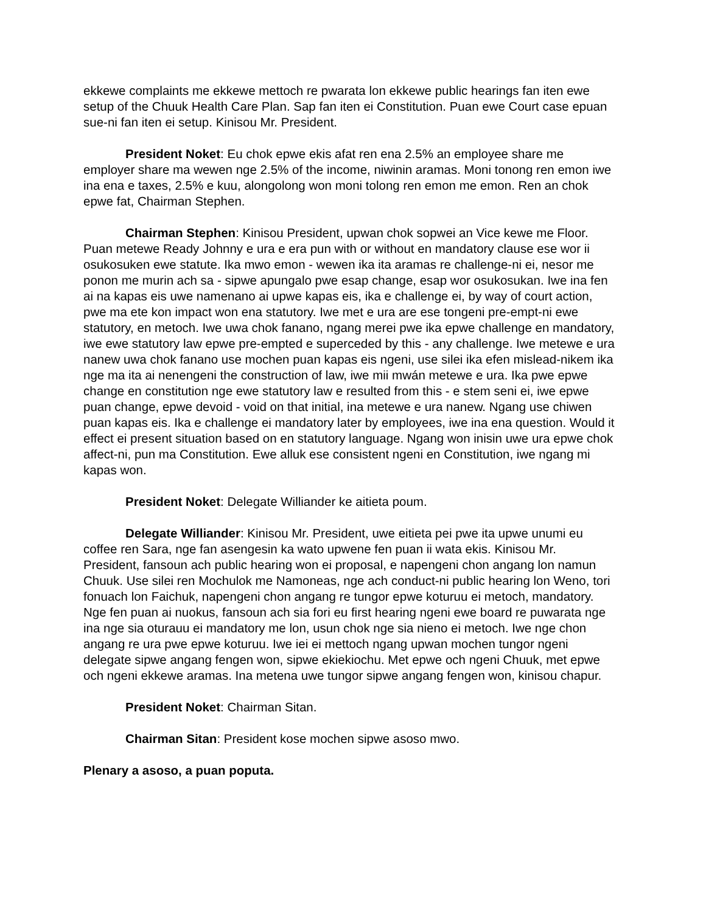ekkewe complaints me ekkewe mettoch re pwarata lon ekkewe public hearings fan iten ewe setup of the Chuuk Health Care Plan. Sap fan iten ei Constitution. Puan ewe Court case epuan sue-ni fan iten ei setup. Kinisou Mr. President.
President Noket: Eu chok epwe ekis afat ren ena 2.5% an employee share me employer share ma wewen nge 2.5% of the income, niwinin aramas. Moni tonong ren emon iwe ina ena e taxes, 2.5% e kuu, alongolong won moni tolong ren emon me emon. Ren an chok epwe fat, Chairman Stephen.
Chairman Stephen: Kinisou President, upwan chok sopwei an Vice kewe me Floor. Puan metewe Ready Johnny e ura e era pun with or without en mandatory clause ese wor ii osukosuken ewe statute. Ika mwo emon - wewen ika ita aramas re challenge-ni ei, nesor me ponon me murin ach sa - sipwe apungalo pwe esap change, esap wor osukosukan. Iwe ina fen ai na kapas eis uwe namenano ai upwe kapas eis, ika e challenge ei, by way of court action, pwe ma ete kon impact won ena statutory. Iwe met e ura are ese tongeni pre-empt-ni ewe statutory, en metoch. Iwe uwa chok fanano, ngang merei pwe ika epwe challenge en mandatory, iwe ewe statutory law epwe pre-empted e superceded by this - any challenge. Iwe metewe e ura nanew uwa chok fanano use mochen puan kapas eis ngeni, use silei ika efen mislead-nikem ika nge ma ita ai nenengeni the construction of law, iwe mii mwán metewe e ura. Ika pwe epwe change en constitution nge ewe statutory law e resulted from this - e stem seni ei, iwe epwe puan change, epwe devoid - void on that initial, ina metewe e ura nanew. Ngang use chiwen puan kapas eis. Ika e challenge ei mandatory later by employees, iwe ina ena question. Would it effect ei present situation based on en statutory language. Ngang won inisin uwe ura epwe chok affect-ni, pun ma Constitution. Ewe alluk ese consistent ngeni en Constitution, iwe ngang mi kapas won.
President Noket: Delegate Williander ke aitieta poum.
Delegate Williander: Kinisou Mr. President, uwe eitieta pei pwe ita upwe unumi eu coffee ren Sara, nge fan asengesin ka wato upwene fen puan ii wata ekis. Kinisou Mr. President, fansoun ach public hearing won ei proposal, e napengeni chon angang lon namun Chuuk. Use silei ren Mochulok me Namoneas, nge ach conduct-ni public hearing lon Weno, tori fonuach lon Faichuk, napengeni chon angang re tungor epwe koturuu ei metoch, mandatory. Nge fen puan ai nuokus, fansoun ach sia fori eu first hearing ngeni ewe board re puwarata nge ina nge sia oturauu ei mandatory me lon, usun chok nge sia nieno ei metoch. Iwe nge chon angang re ura pwe epwe koturuu. Iwe iei ei mettoch ngang upwan mochen tungor ngeni delegate sipwe angang fengen won, sipwe ekiekiochu. Met epwe och ngeni Chuuk, met epwe och ngeni ekkewe aramas. Ina metena uwe tungor sipwe angang fengen won, kinisou chapur.
President Noket: Chairman Sitan.
Chairman Sitan: President kose mochen sipwe asoso mwo.
Plenary a asoso, a puan poputa.